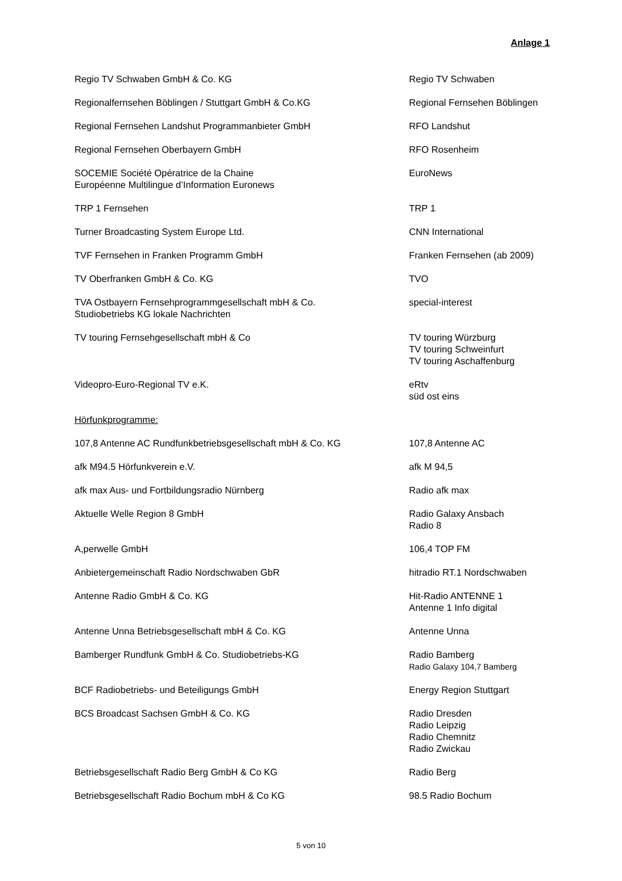Anlage 1
| Regio TV Schwaben GmbH & Co. KG | Regio TV Schwaben |
| Regionalfernsehen Böblingen / Stuttgart GmbH & Co.KG | Regional Fernsehen Böblingen |
| Regional Fernsehen Landshut Programmanbieter GmbH | RFO Landshut |
| Regional Fernsehen Oberbayern GmbH | RFO Rosenheim |
| SOCEMIE Société Opératrice de la Chaine Européenne Multilingue d’Information Euronews | EuroNews |
| TRP 1 Fernsehen | TRP 1 |
| Turner Broadcasting System Europe Ltd. | CNN International |
| TVF Fernsehen in Franken Programm GmbH | Franken Fernsehen (ab 2009) |
| TV Oberfranken GmbH & Co. KG | TVO |
| TVA Ostbayern Fernsehprogrammgesellschaft mbH & Co. Studiobetriebs KG lokale Nachrichten | special-interest |
| TV touring Fernsehgesellschaft mbH & Co | TV touring Würzburg TV touring Schweinfurt TV touring Aschaffenburg |
| Videopro-Euro-Regional TV e.K. | eRtv süd ost eins |
| Hörfunkprogramme: | |
| 107,8 Antenne AC Rundfunkbetriebsgesellschaft mbH & Co. KG | 107,8 Antenne AC |
| afk M94.5 Hörfunkverein e.V. | afk M 94,5 |
| afk max Aus- und Fortbildungsradio Nürnberg | Radio afk max |
| Aktuelle Welle Region 8 GmbH | Radio Galaxy Ansbach Radio 8 |
| A,perwelle GmbH | 106,4 TOP FM |
| Anbietergemeinschaft Radio Nordschwaben GbR | hitradio RT.1 Nordschwaben |
| Antenne Radio GmbH & Co. KG | Hit-Radio ANTENNE 1 Antenne 1 Info digital |
| Antenne Unna Betriebsgesellschaft mbH & Co. KG | Antenne Unna |
| Bamberger Rundfunk GmbH & Co. Studiobetriebs-KG | Radio Bamberg Radio Galaxy 104,7 Bamberg |
| BCF Radiobetriebs- und Beteiligungs GmbH | Energy Region Stuttgart |
| BCS Broadcast Sachsen GmbH & Co. KG | Radio Dresden Radio Leipzig Radio Chemnitz Radio Zwickau |
| Betriebsgesellschaft Radio Berg GmbH & Co KG | Radio Berg |
| Betriebsgesellschaft Radio Bochum mbH & Co KG | 98.5 Radio Bochum |
5 von 10